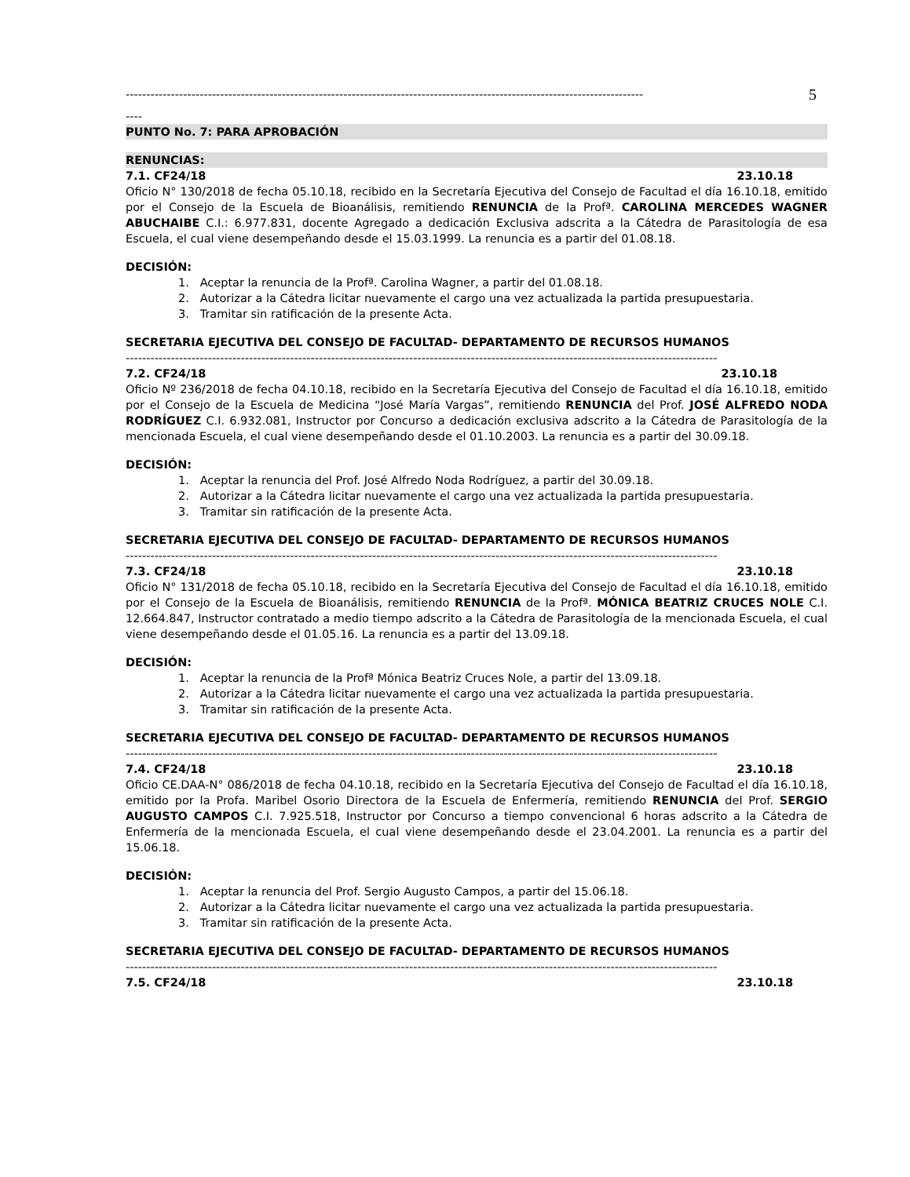------------------------------------------------------------------------------------------------------------------------------
5
----
PUNTO No. 7: PARA APROBACIÓN
RENUNCIAS:
7.1. CF24/18 23.10.18
Oficio N° 130/2018 de fecha 05.10.18, recibido en la Secretaría Ejecutiva del Consejo de Facultad el día 16.10.18, emitido por el Consejo de la Escuela de Bioanálisis, remitiendo RENUNCIA de la Profª. CAROLINA MERCEDES WAGNER ABUCHAIBE C.I.: 6.977.831, docente Agregado a dedicación Exclusiva adscrita a la Cátedra de Parasitología de esa Escuela, el cual viene desempeñando desde el 15.03.1999. La renuncia es a partir del 01.08.18.
DECISIÓN:
1. Aceptar la renuncia de la Profª. Carolina Wagner, a partir del 01.08.18.
2. Autorizar a la Cátedra licitar nuevamente el cargo una vez actualizada la partida presupuestaria.
3. Tramitar sin ratificación de la presente Acta.
SECRETARIA EJECUTIVA DEL CONSEJO DE FACULTAD- DEPARTAMENTO DE RECURSOS HUMANOS
------------------------------------------------------------------------------------------------------------------------------------------------
7.2. CF24/18 23.10.18
Oficio Nº 236/2018 de fecha 04.10.18, recibido en la Secretaría Ejecutiva del Consejo de Facultad el día 16.10.18, emitido por el Consejo de la Escuela de Medicina “José María Vargas”, remitiendo RENUNCIA del Prof. JOSÉ ALFREDO NODA RODRÍGUEZ C.I. 6.932.081, Instructor por Concurso a dedicación exclusiva adscrito a la Cátedra de Parasitología de la mencionada Escuela, el cual viene desempeñando desde el 01.10.2003. La renuncia es a partir del 30.09.18.
DECISIÓN:
1. Aceptar la renuncia del Prof. José Alfredo Noda Rodríguez, a partir del 30.09.18.
2. Autorizar a la Cátedra licitar nuevamente el cargo una vez actualizada la partida presupuestaria.
3. Tramitar sin ratificación de la presente Acta.
SECRETARIA EJECUTIVA DEL CONSEJO DE FACULTAD- DEPARTAMENTO DE RECURSOS HUMANOS
------------------------------------------------------------------------------------------------------------------------------------------------
7.3. CF24/18 23.10.18
Oficio N° 131/2018 de fecha 05.10.18, recibido en la Secretaría Ejecutiva del Consejo de Facultad el día 16.10.18, emitido por el Consejo de la Escuela de Bioanálisis, remitiendo RENUNCIA de la Profª. MÓNICA BEATRIZ CRUCES NOLE C.I. 12.664.847, Instructor contratado a medio tiempo adscrito a la Cátedra de Parasitología de la mencionada Escuela, el cual viene desempeñando desde el 01.05.16. La renuncia es a partir del 13.09.18.
DECISIÓN:
1. Aceptar la renuncia de la Profª Mónica Beatriz Cruces Nole, a partir del 13.09.18.
2. Autorizar a la Cátedra licitar nuevamente el cargo una vez actualizada la partida presupuestaria.
3. Tramitar sin ratificación de la presente Acta.
SECRETARIA EJECUTIVA DEL CONSEJO DE FACULTAD- DEPARTAMENTO DE RECURSOS HUMANOS
------------------------------------------------------------------------------------------------------------------------------------------------
7.4. CF24/18 23.10.18
Oficio CE.DAA-N° 086/2018 de fecha 04.10.18, recibido en la Secretaría Ejecutiva del Consejo de Facultad el día 16.10.18, emitido por la Profa. Maribel Osorio Directora de la Escuela de Enfermería, remitiendo RENUNCIA del Prof. SERGIO AUGUSTO CAMPOS C.I. 7.925.518, Instructor por Concurso a tiempo convencional 6 horas adscrito a la Cátedra de Enfermería de la mencionada Escuela, el cual viene desempeñando desde el 23.04.2001. La renuncia es a partir del 15.06.18.
DECISIÓN:
1. Aceptar la renuncia del Prof. Sergio Augusto Campos, a partir del 15.06.18.
2. Autorizar a la Cátedra licitar nuevamente el cargo una vez actualizada la partida presupuestaria.
3. Tramitar sin ratificación de la presente Acta.
SECRETARIA EJECUTIVA DEL CONSEJO DE FACULTAD- DEPARTAMENTO DE RECURSOS HUMANOS
------------------------------------------------------------------------------------------------------------------------------------------------
7.5. CF24/18 23.10.18